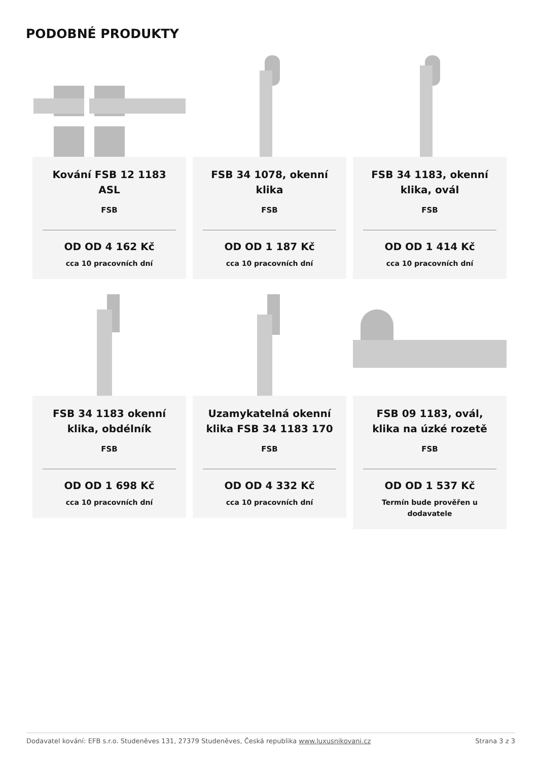PODOBNÉ PRODUKTY
Kování FSB 12 1183 ASL
FSB
OD OD 4 162 Kč
cca 10 pracovních dní
FSB 34 1078, okenní klika
FSB
OD OD 1 187 Kč
cca 10 pracovních dní
FSB 34 1183, okenní klika, ovál
FSB
OD OD 1 414 Kč
cca 10 pracovních dní
FSB 34 1183 okenní klika, obdélník
FSB
OD OD 1 698 Kč
cca 10 pracovních dní
Uzamykatelná okenní klika FSB 34 1183 170
FSB
OD OD 4 332 Kč
cca 10 pracovních dní
FSB 09 1183, ovál, klika na úzké rozetě
FSB
OD OD 1 537 Kč
Termín bude prověřen u dodavatele
Dodavatel kování: EFB s.r.o. Studeněves 131, 27379 Studeněves, Česká republika www.luxusnikovani.cz Strana 3 z 3